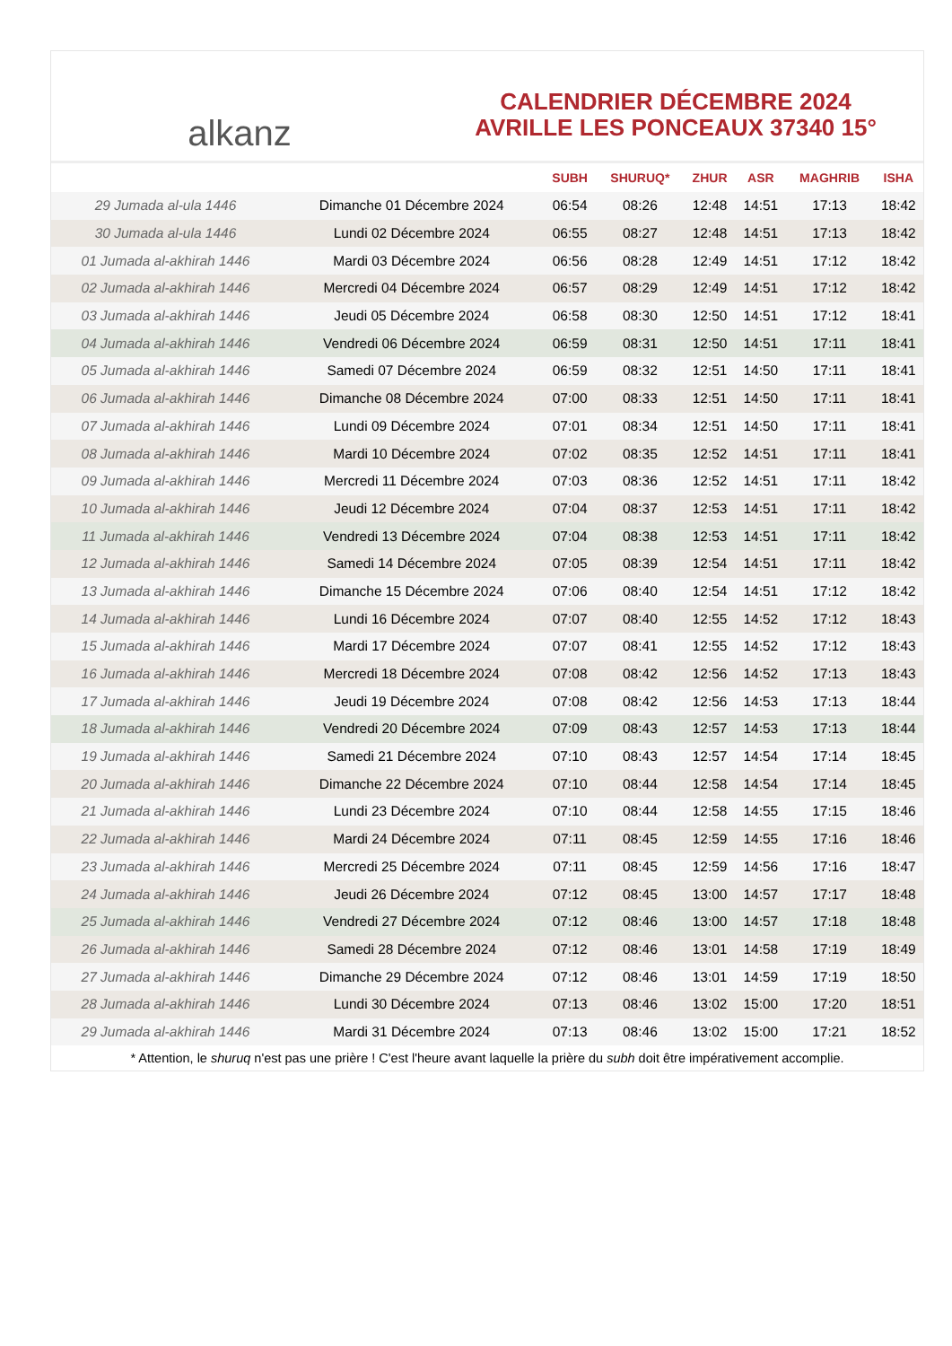alkanz
CALENDRIER DÉCEMBRE 2024
AVRILLE LES PONCEAUX 37340 15°
| | | SUBH | SHURUQ* | ZHUR | ASR | MAGHRIB | ISHA |
| --- | --- | --- | --- | --- | --- | --- | --- |
| 29 Jumada al-ula 1446 | Dimanche 01 Décembre 2024 | 06:54 | 08:26 | 12:48 | 14:51 | 17:13 | 18:42 |
| 30 Jumada al-ula 1446 | Lundi 02 Décembre 2024 | 06:55 | 08:27 | 12:48 | 14:51 | 17:13 | 18:42 |
| 01 Jumada al-akhirah 1446 | Mardi 03 Décembre 2024 | 06:56 | 08:28 | 12:49 | 14:51 | 17:12 | 18:42 |
| 02 Jumada al-akhirah 1446 | Mercredi 04 Décembre 2024 | 06:57 | 08:29 | 12:49 | 14:51 | 17:12 | 18:42 |
| 03 Jumada al-akhirah 1446 | Jeudi 05 Décembre 2024 | 06:58 | 08:30 | 12:50 | 14:51 | 17:12 | 18:41 |
| 04 Jumada al-akhirah 1446 | Vendredi 06 Décembre 2024 | 06:59 | 08:31 | 12:50 | 14:51 | 17:11 | 18:41 |
| 05 Jumada al-akhirah 1446 | Samedi 07 Décembre 2024 | 06:59 | 08:32 | 12:51 | 14:50 | 17:11 | 18:41 |
| 06 Jumada al-akhirah 1446 | Dimanche 08 Décembre 2024 | 07:00 | 08:33 | 12:51 | 14:50 | 17:11 | 18:41 |
| 07 Jumada al-akhirah 1446 | Lundi 09 Décembre 2024 | 07:01 | 08:34 | 12:51 | 14:50 | 17:11 | 18:41 |
| 08 Jumada al-akhirah 1446 | Mardi 10 Décembre 2024 | 07:02 | 08:35 | 12:52 | 14:51 | 17:11 | 18:41 |
| 09 Jumada al-akhirah 1446 | Mercredi 11 Décembre 2024 | 07:03 | 08:36 | 12:52 | 14:51 | 17:11 | 18:42 |
| 10 Jumada al-akhirah 1446 | Jeudi 12 Décembre 2024 | 07:04 | 08:37 | 12:53 | 14:51 | 17:11 | 18:42 |
| 11 Jumada al-akhirah 1446 | Vendredi 13 Décembre 2024 | 07:04 | 08:38 | 12:53 | 14:51 | 17:11 | 18:42 |
| 12 Jumada al-akhirah 1446 | Samedi 14 Décembre 2024 | 07:05 | 08:39 | 12:54 | 14:51 | 17:11 | 18:42 |
| 13 Jumada al-akhirah 1446 | Dimanche 15 Décembre 2024 | 07:06 | 08:40 | 12:54 | 14:51 | 17:12 | 18:42 |
| 14 Jumada al-akhirah 1446 | Lundi 16 Décembre 2024 | 07:07 | 08:40 | 12:55 | 14:52 | 17:12 | 18:43 |
| 15 Jumada al-akhirah 1446 | Mardi 17 Décembre 2024 | 07:07 | 08:41 | 12:55 | 14:52 | 17:12 | 18:43 |
| 16 Jumada al-akhirah 1446 | Mercredi 18 Décembre 2024 | 07:08 | 08:42 | 12:56 | 14:52 | 17:13 | 18:43 |
| 17 Jumada al-akhirah 1446 | Jeudi 19 Décembre 2024 | 07:08 | 08:42 | 12:56 | 14:53 | 17:13 | 18:44 |
| 18 Jumada al-akhirah 1446 | Vendredi 20 Décembre 2024 | 07:09 | 08:43 | 12:57 | 14:53 | 17:13 | 18:44 |
| 19 Jumada al-akhirah 1446 | Samedi 21 Décembre 2024 | 07:10 | 08:43 | 12:57 | 14:54 | 17:14 | 18:45 |
| 20 Jumada al-akhirah 1446 | Dimanche 22 Décembre 2024 | 07:10 | 08:44 | 12:58 | 14:54 | 17:14 | 18:45 |
| 21 Jumada al-akhirah 1446 | Lundi 23 Décembre 2024 | 07:10 | 08:44 | 12:58 | 14:55 | 17:15 | 18:46 |
| 22 Jumada al-akhirah 1446 | Mardi 24 Décembre 2024 | 07:11 | 08:45 | 12:59 | 14:55 | 17:16 | 18:46 |
| 23 Jumada al-akhirah 1446 | Mercredi 25 Décembre 2024 | 07:11 | 08:45 | 12:59 | 14:56 | 17:16 | 18:47 |
| 24 Jumada al-akhirah 1446 | Jeudi 26 Décembre 2024 | 07:12 | 08:45 | 13:00 | 14:57 | 17:17 | 18:48 |
| 25 Jumada al-akhirah 1446 | Vendredi 27 Décembre 2024 | 07:12 | 08:46 | 13:00 | 14:57 | 17:18 | 18:48 |
| 26 Jumada al-akhirah 1446 | Samedi 28 Décembre 2024 | 07:12 | 08:46 | 13:01 | 14:58 | 17:19 | 18:49 |
| 27 Jumada al-akhirah 1446 | Dimanche 29 Décembre 2024 | 07:12 | 08:46 | 13:01 | 14:59 | 17:19 | 18:50 |
| 28 Jumada al-akhirah 1446 | Lundi 30 Décembre 2024 | 07:13 | 08:46 | 13:02 | 15:00 | 17:20 | 18:51 |
| 29 Jumada al-akhirah 1446 | Mardi 31 Décembre 2024 | 07:13 | 08:46 | 13:02 | 15:00 | 17:21 | 18:52 |
* Attention, le shuruq n'est pas une prière ! C'est l'heure avant laquelle la prière du subh doit être impérativement accomplie.